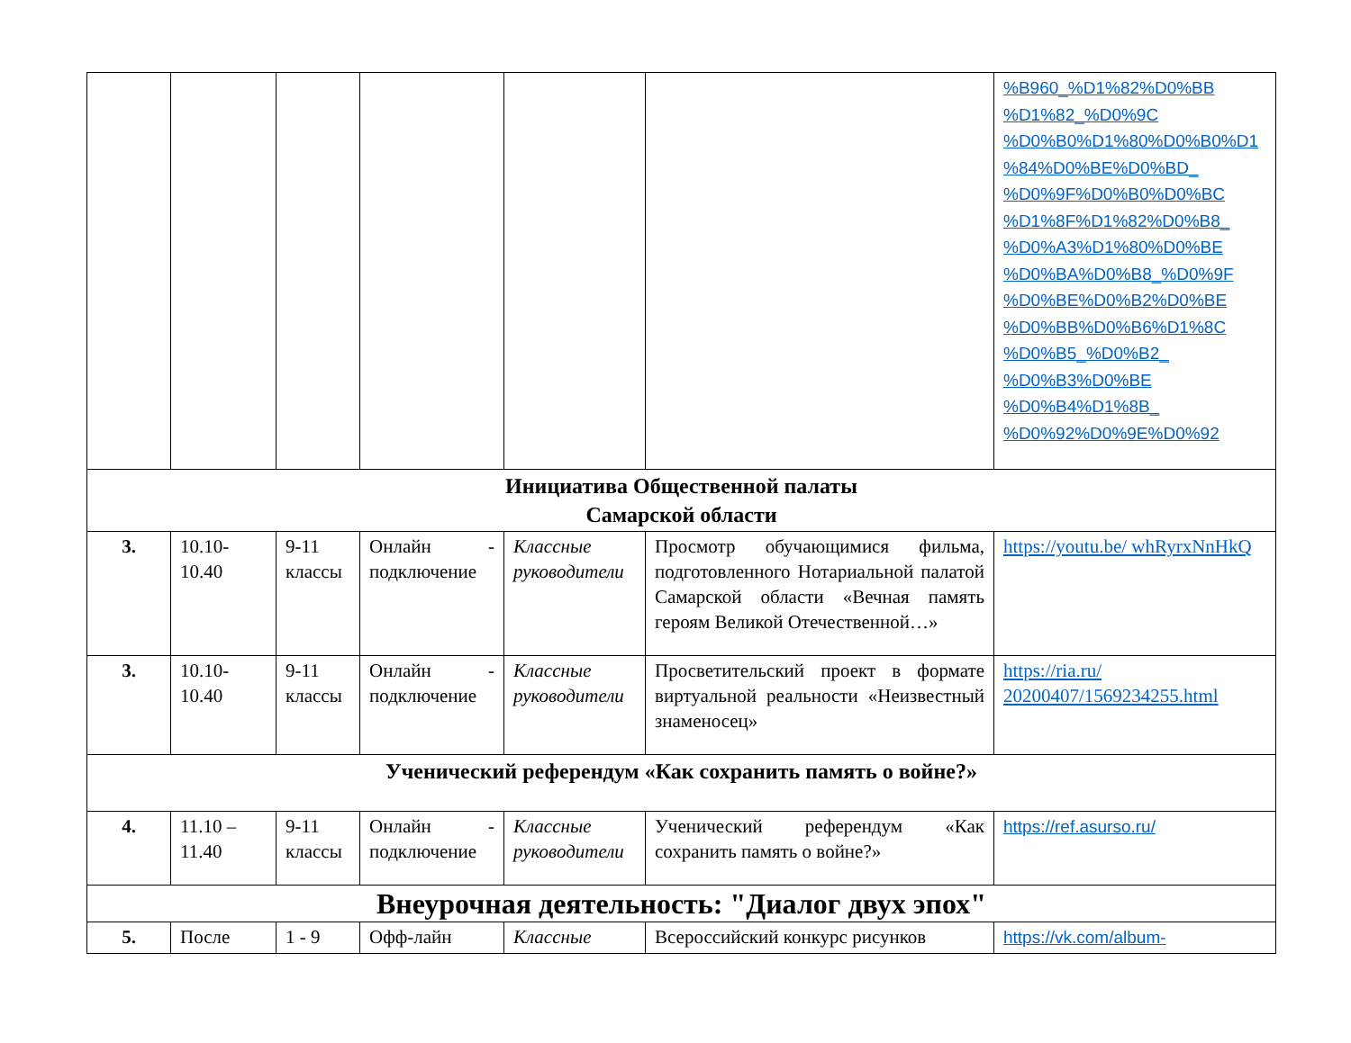| | | | | | | %B960_%D1%82%D0%BB %D1%82_%D0%9C %D0%B0%D1%80%D0%B0%D1 %84%D0%BE%D0%BD_ %D0%9F%D0%B0%D0%BC %D1%8F%D1%82%D0%B8_ %D0%A3%D1%80%D0%BE %D0%BA%D0%B8_%D0%9F %D0%BE%D0%B2%D0%BE %D0%BB%D0%B6%D1%8C %D0%B5_%D0%B2_ %D0%B3%D0%BE %D0%B4%D1%8B_ %D0%92%D0%9E%D0%92 |
| Инициатива Общественной палаты Самарской области | | | | | | |
| 3. | 10.10-10.40 | 9-11 классы | Онлайн - подключение | Классные руководители | Просмотр обучающимися фильма, подготовленного Нотариальной палатой Самарской области «Вечная память героям Великой Отечественной…» | https://youtu.be/ whRyrxNnHkQ |
| 3. | 10.10-10.40 | 9-11 классы | Онлайн - подключение | Классные руководители | Просветительский проект в формате виртуальной реальности «Неизвестный знаменосец» | https://ria.ru/ 20200407/1569234255.html |
| Ученический референдум «Как сохранить память о войне?» | | | | | | |
| 4. | 11.10 – 11.40 | 9-11 классы | Онлайн - подключение | Классные руководители | Ученический референдум «Как сохранить память о войне?» | https://ref.asurso.ru/ |
| Внеурочная деятельность: "Диалог двух эпох" | | | | | | |
| 5. | После | 1 - 9 | Офф-лайн | Классные | Всероссийский конкурс рисунков | https://vk.com/album- |